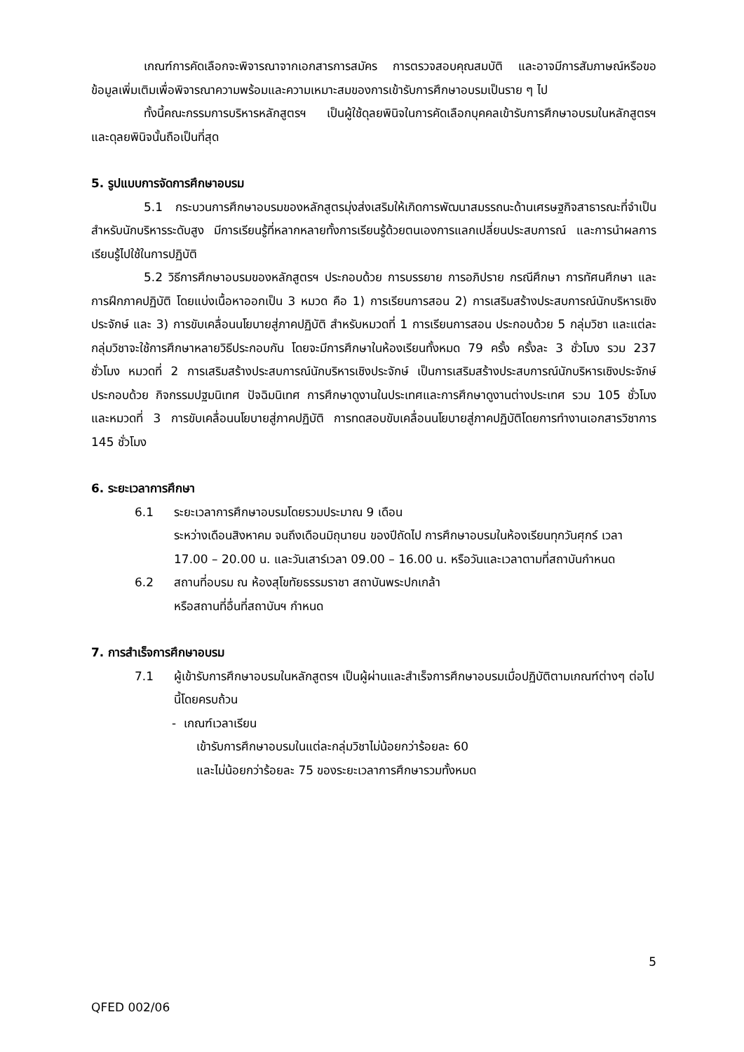เกณฑ์การคัดเลือกจะพิจารณาจากเอกสารการสมัคร การตรวจสอบคุณสมบัติ และอาจมีการสัมภาษณ์หรือขอข้อมูลเพิ่มเติมเพื่อพิจารณาความพร้อมและความเหมาะสมของการเข้ารับการศึกษาอบรมเป็นราย ๆ ไป
ทั้งนี้คณะกรรมการบริหารหลักสูตรฯ เป็นผู้ใช้ดุลยพินิจในการคัดเลือกบุคคลเข้ารับการศึกษาอบรมในหลักสูตรฯ และดุลยพินิจนั้นถือเป็นที่สุด
5. รูปแบบการจัดการศึกษาอบรม
5.1 กระบวนการศึกษาอบรมของหลักสูตรมุ่งส่งเสริมให้เกิดการพัฒนาสมรรถนะด้านเศรษฐกิจสาธารณะที่จำเป็นสำหรับนักบริหารระดับสูง มีการเรียนรู้ที่หลากหลายทั้งการเรียนรู้ด้วยตนเองการแลกเปลี่ยนประสบการณ์ และการนำผลการเรียนรู้ไปใช้ในการปฏิบัติ
5.2 วิธีการศึกษาอบรมของหลักสูตรฯ ประกอบด้วย การบรรยาย การอภิปราย กรณีศึกษา การทัศนศึกษา และการฝึกภาคปฏิบัติ โดยแบ่งเนื้อหาออกเป็น 3 หมวด คือ 1) การเรียนการสอน 2) การเสริมสร้างประสบการณ์นักบริหารเชิงประจักษ์ และ 3) การขับเคลื่อนนโยบายสู่ภาคปฏิบัติ สำหรับหมวดที่ 1 การเรียนการสอน ประกอบด้วย 5 กลุ่มวิชา และแต่ละกลุ่มวิชาจะใช้การศึกษาหลายวิธีประกอบกัน โดยจะมีการศึกษาในห้องเรียนทั้งหมด 79 ครั้ง ครั้งละ 3 ชั่วโมง รวม 237 ชั่วโมง หมวดที่ 2 การเสริมสร้างประสบการณ์นักบริหารเชิงประจักษ์ เป็นการเสริมสร้างประสบการณ์นักบริหารเชิงประจักษ์ประกอบด้วย กิจกรรมปฐมนิเทศ ปัจฉิมนิเทศ การศึกษาดูงานในประเทศและการศึกษาดูงานต่างประเทศ รวม 105 ชั่วโมง และหมวดที่ 3 การขับเคลื่อนนโยบายสู่ภาคปฏิบัติ การทดสอบขับเคลื่อนนโยบายสู่ภาคปฏิบัติโดยการทำงานเอกสารวิชาการ 145 ชั่วโมง
6. ระยะเวลาการศึกษา
6.1 ระยะเวลาการศึกษาอบรมโดยรวมประมาณ 9 เดือน
ระหว่างเดือนสิงหาคม จนถึงเดือนมิถุนายน ของปีถัดไป การศึกษาอบรมในห้องเรียนทุกวันศุกร์ เวลา 17.00 – 20.00 น. และวันเสาร์เวลา 09.00 – 16.00 น. หรือวันและเวลาตามที่สถาบันกำหนด
6.2 สถานที่อบรม ณ ห้องสุโขทัยธรรมราชา สถาบันพระปกเกล้า
หรือสถานที่อื่นที่สถาบันฯ กำหนด
7. การสำเร็จการศึกษาอบรม
7.1 ผู้เข้ารับการศึกษาอบรมในหลักสูตรฯ เป็นผู้ผ่านและสำเร็จการศึกษาอบรมเมื่อปฏิบัติตามเกณฑ์ต่างๆ ต่อไปนี้โดยครบถ้วน
- เกณฑ์เวลาเรียน
เข้ารับการศึกษาอบรมในแต่ละกลุ่มวิชาไม่น้อยกว่าร้อยละ 60
และไม่น้อยกว่าร้อยละ 75 ของระยะเวลาการศึกษารวมทั้งหมด
5
QFED 002/06